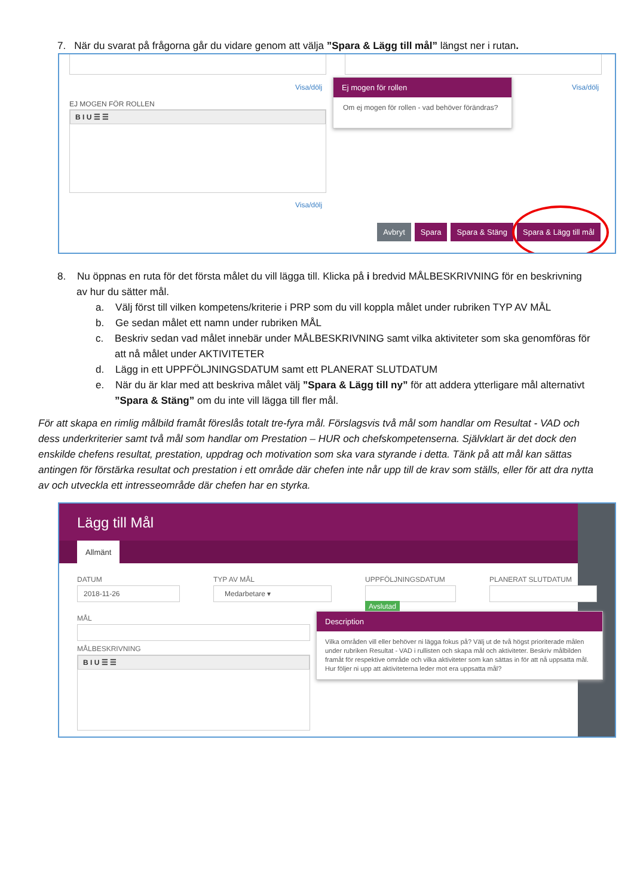7. När du svarat på frågorna går du vidare genom att välja ”Spara & Lägg till mål” längst ner i rutan.
Visa/dölj Visa/dölj
EJ MOGEN FÖR ROLLEN
B I U ☰ ☰
Visa/dölj
Ej mogen för rollen
Om ej mogen för rollen - vad behöver förändras?
Avbryt Spara Spara & Stäng Spara & Lägg till mål
8. Nu öppnas en ruta för det första målet du vill lägga till. Klicka på i bredvid MÅLBESKRIVNING för en beskrivning av hur du sätter mål.
a. Välj först till vilken kompetens/kriterie i PRP som du vill koppla målet under rubriken TYP AV MÅL
b. Ge sedan målet ett namn under rubriken MÅL
c. Beskriv sedan vad målet innebär under MÅLBESKRIVNING samt vilka aktiviteter som ska genomföras för att nå målet under AKTIVITETER
d. Lägg in ett UPPFÖLJNINGSDATUM samt ett PLANERAT SLUTDATUM
e. När du är klar med att beskriva målet välj ”Spara & Lägg till ny” för att addera ytterligare mål alternativt ”Spara & Stäng” om du inte vill lägga till fler mål.
För att skapa en rimlig målbild framåt föreslås totalt tre-fyra mål. Förslagsvis två mål som handlar om Resultat - VAD och dess underkriterier samt två mål som handlar om Prestation – HUR och chefskompetenserna. Självklart är det dock den enskilde chefens resultat, prestation, uppdrag och motivation som ska vara styrande i detta. Tänk på att mål kan sättas antingen för förstärka resultat och prestation i ett område där chefen inte når upp till de krav som ställs, eller för att dra nytta av och utveckla ett intresseområde där chefen har en styrka.
Lägg till Mål
Allmänt
DATUM
2018-11-26
TYP AV MÅL
Medarbetare ▾
UPPFÖLJNINGSDATUM
Avslutad
PLANERAT SLUTDATUM
MÅL
MÅLBESKRIVNING
B I U ☰ ☰
Description
Vilka områden vill eller behöver ni lägga fokus på? Välj ut de två högst prioriterade målen under rubriken Resultat - VAD i rullisten och skapa mål och aktiviteter. Beskriv målbilden framåt för respektive område och vilka aktiviteter som kan sättas in för att nå uppsatta mål. Hur följer ni upp att aktiviteterna leder mot era uppsatta mål?